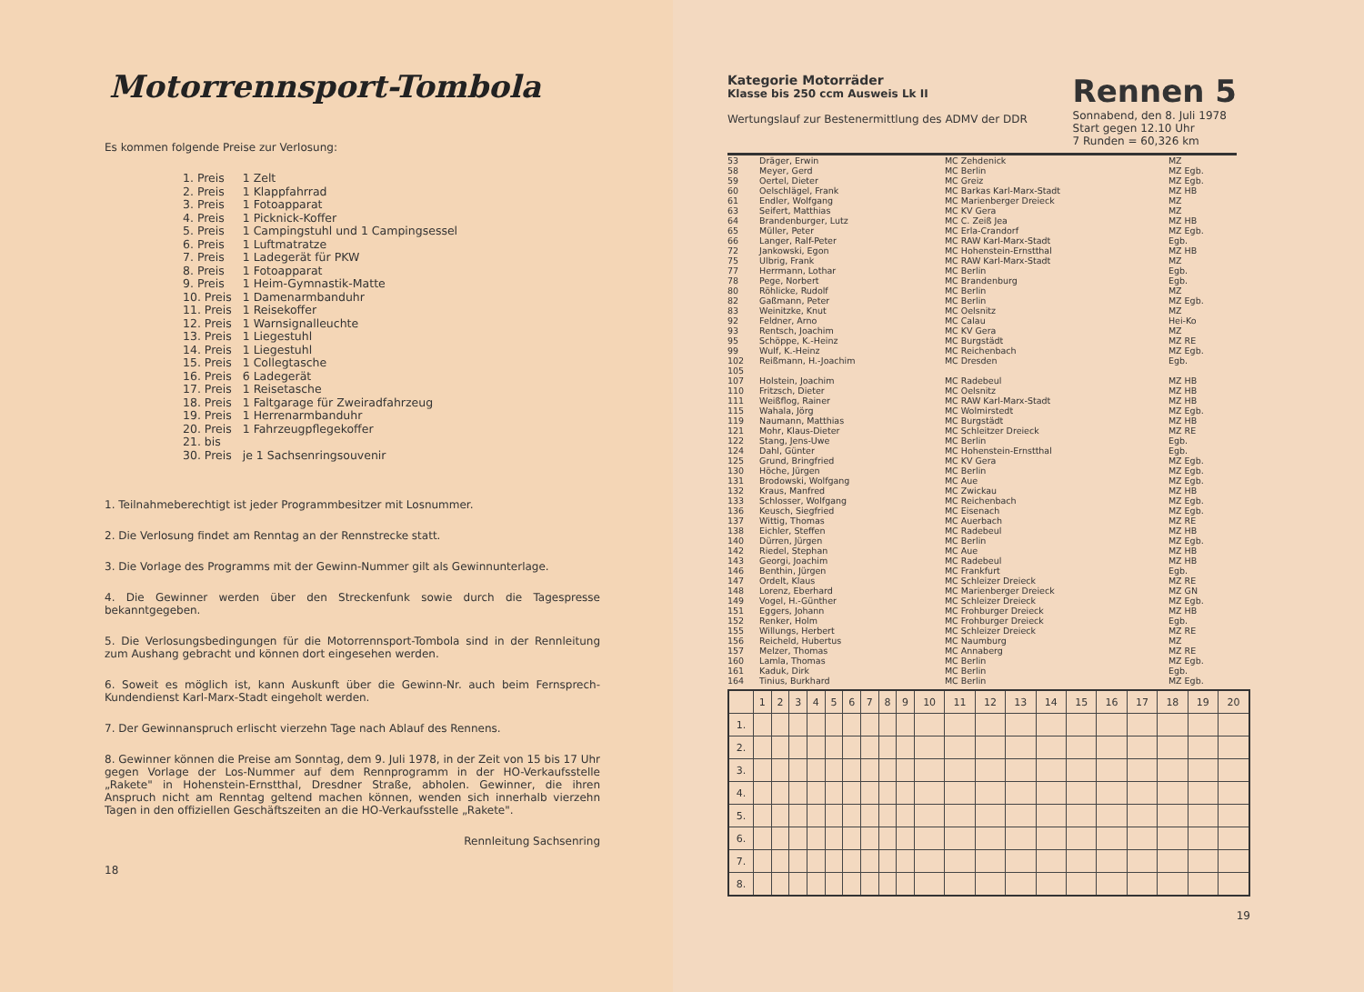Motorrennsport-Tombola
Es kommen folgende Preise zur Verlosung:
| 1. Preis | 1 Zelt |
| 2. Preis | 1 Klappfahrrad |
| 3. Preis | 1 Fotoapparat |
| 4. Preis | 1 Picknick-Koffer |
| 5. Preis | 1 Campingstuhl und 1 Campingsessel |
| 6. Preis | 1 Luftmatratze |
| 7. Preis | 1 Ladegerät für PKW |
| 8. Preis | 1 Fotoapparat |
| 9. Preis | 1 Heim-Gymnastik-Matte |
| 10. Preis | 1 Damenarmbanduhr |
| 11. Preis | 1 Reisekoffer |
| 12. Preis | 1 Warnsignalleuchte |
| 13. Preis | 1 Liegestuhl |
| 14. Preis | 1 Liegestuhl |
| 15. Preis | 1 Collegtasche |
| 16. Preis | 6 Ladegerät |
| 17. Preis | 1 Reisetasche |
| 18. Preis | 1 Faltgarage für Zweiradfahrzeug |
| 19. Preis | 1 Herrenarmbanduhr |
| 20. Preis | 1 Fahrzeugpflegekoffer |
| 21. bis | |
| 30. Preis | je 1 Sachsenringsouvenir |
1. Teilnahmeberechtigt ist jeder Programmbesitzer mit Losnummer.
2. Die Verlosung findet am Renntag an der Rennstrecke statt.
3. Die Vorlage des Programms mit der Gewinn-Nummer gilt als Gewinnunterlage.
4. Die Gewinner werden über den Streckenfunk sowie durch die Tagespresse bekanntgegeben.
5. Die Verlosungsbedingungen für die Motorrennsport-Tombola sind in der Rennleitung zum Aushang gebracht und können dort eingesehen werden.
6. Soweit es möglich ist, kann Auskunft über die Gewinn-Nr. auch beim Fernsprech-Kundendienst Karl-Marx-Stadt eingeholt werden.
7. Der Gewinnanspruch erlischt vierzehn Tage nach Ablauf des Rennens.
8. Gewinner können die Preise am Sonntag, dem 9. Juli 1978, in der Zeit von 15 bis 17 Uhr gegen Vorlage der Los-Nummer auf dem Rennprogramm in der HO-Verkaufsstelle „Rakete" in Hohenstein-Ernstthal, Dresdner Straße, abholen. Gewinner, die ihren Anspruch nicht am Renntag geltend machen können, wenden sich innerhalb vierzehn Tagen in den offiziellen Geschäftszeiten an die HO-Verkaufsstelle „Rakete".
Rennleitung Sachsenring
18
Kategorie Motorräder
Klasse bis 250 ccm Ausweis Lk II
Wertungslauf zur Bestenermittlung des ADMV der DDR
Rennen 5
Sonnabend, den 8. Juli 1978
Start gegen 12.10 Uhr
7 Runden = 60,326 km
| 53 | Dräger, Erwin | MC Zehdenick | MZ |
| 58 | Meyer, Gerd | MC Berlin | MZ Egb. |
| 59 | Oertel, Dieter | MC Greiz | MZ Egb. |
| 60 | Oelschlägel, Frank | MC Barkas Karl-Marx-Stadt | MZ HB |
| 61 | Endler, Wolfgang | MC Marienberger Dreieck | MZ |
| 63 | Seifert, Matthias | MC KV Gera | MZ |
| 64 | Brandenburger, Lutz | MC C. Zeiß Jea | MZ HB |
| 65 | Müller, Peter | MC Erla-Crandorf | MZ Egb. |
| 66 | Langer, Ralf-Peter | MC RAW Karl-Marx-Stadt | Egb. |
| 72 | Jankowski, Egon | MC Hohenstein-Ernstthal | MZ HB |
| 75 | Ulbrig, Frank | MC RAW Karl-Marx-Stadt | MZ |
| 77 | Herrmann, Lothar | MC Berlin | Egb. |
| 78 | Pege, Norbert | MC Brandenburg | Egb. |
| 80 | Röhlicke, Rudolf | MC Berlin | MZ |
| 82 | Gaßmann, Peter | MC Berlin | MZ Egb. |
| 83 | Weinitzke, Knut | MC Oelsnitz | MZ |
| 92 | Feldner, Arno | MC Calau | Hei-Ko |
| 93 | Rentsch, Joachim | MC KV Gera | MZ |
| 95 | Schöppe, K.-Heinz | MC Burgstädt | MZ RE |
| 99 | Wulf, K.-Heinz | MC Reichenbach | MZ Egb. |
| 102 | Reißmann, H.-Joachim | MC Dresden | Egb. |
| 105 | | | |
| 107 | Holstein, Joachim | MC Radebeul | MZ HB |
| 110 | Fritzsch, Dieter | MC Oelsnitz | MZ HB |
| 111 | Weißflog, Rainer | MC RAW Karl-Marx-Stadt | MZ HB |
| 115 | Wahala, Jörg | MC Wolmirstedt | MZ Egb. |
| 119 | Naumann, Matthias | MC Burgstädt | MZ HB |
| 121 | Mohr, Klaus-Dieter | MC Schleitzer Dreieck | MZ RE |
| 122 | Stang, Jens-Uwe | MC Berlin | Egb. |
| 124 | Dahl, Günter | MC Hohenstein-Ernstthal | Egb. |
| 125 | Grund, Bringfried | MC KV Gera | MZ Egb. |
| 130 | Höche, Jürgen | MC Berlin | MZ Egb. |
| 131 | Brodowski, Wolfgang | MC Aue | MZ Egb. |
| 132 | Kraus, Manfred | MC Zwickau | MZ HB |
| 133 | Schlosser, Wolfgang | MC Reichenbach | MZ Egb. |
| 136 | Keusch, Siegfried | MC Eisenach | MZ Egb. |
| 137 | Wittig, Thomas | MC Auerbach | MZ RE |
| 138 | Eichler, Steffen | MC Radebeul | MZ HB |
| 140 | Dürren, Jürgen | MC Berlin | MZ Egb. |
| 142 | Riedel, Stephan | MC Aue | MZ HB |
| 143 | Georgi, Joachim | MC Radebeul | MZ HB |
| 146 | Benthin, Jürgen | MC Frankfurt | Egb. |
| 147 | Ordelt, Klaus | MC Schleizer Dreieck | MZ RE |
| 148 | Lorenz, Eberhard | MC Marienberger Dreieck | MZ GN |
| 149 | Vogel, H.-Günther | MC Schleizer Dreieck | MZ Egb. |
| 151 | Eggers, Johann | MC Frohburger Dreieck | MZ HB |
| 152 | Renker, Holm | MC Frohburger Dreieck | Egb. |
| 155 | Willungs, Herbert | MC Schleizer Dreieck | MZ RE |
| 156 | Reicheld, Hubertus | MC Naumburg | MZ |
| 157 | Melzer, Thomas | MC Annaberg | MZ RE |
| 160 | Lamla, Thomas | MC Berlin | MZ Egb. |
| 161 | Kaduk, Dirk | MC Berlin | Egb. |
| 164 | Tinius, Burkhard | MC Berlin | MZ Egb. |
| | 1 | 2 | 3 | 4 | 5 | 6 | 7 | 8 | 9 | 10 | 11 | 12 | 13 | 14 | 15 | 16 | 17 | 18 | 19 | 20 |
| --- | --- | --- | --- | --- | --- | --- | --- | --- | --- | --- | --- | --- | --- | --- | --- | --- | --- | --- | --- | --- |
| 1. | | | | | | | | | | | | | | | | | | | | |
| 2. | | | | | | | | | | | | | | | | | | | | |
| 3. | | | | | | | | | | | | | | | | | | | | |
| 4. | | | | | | | | | | | | | | | | | | | | |
| 5. | | | | | | | | | | | | | | | | | | | | |
| 6. | | | | | | | | | | | | | | | | | | | | |
| 7. | | | | | | | | | | | | | | | | | | | | |
| 8. | | | | | | | | | | | | | | | | | | | | |
19